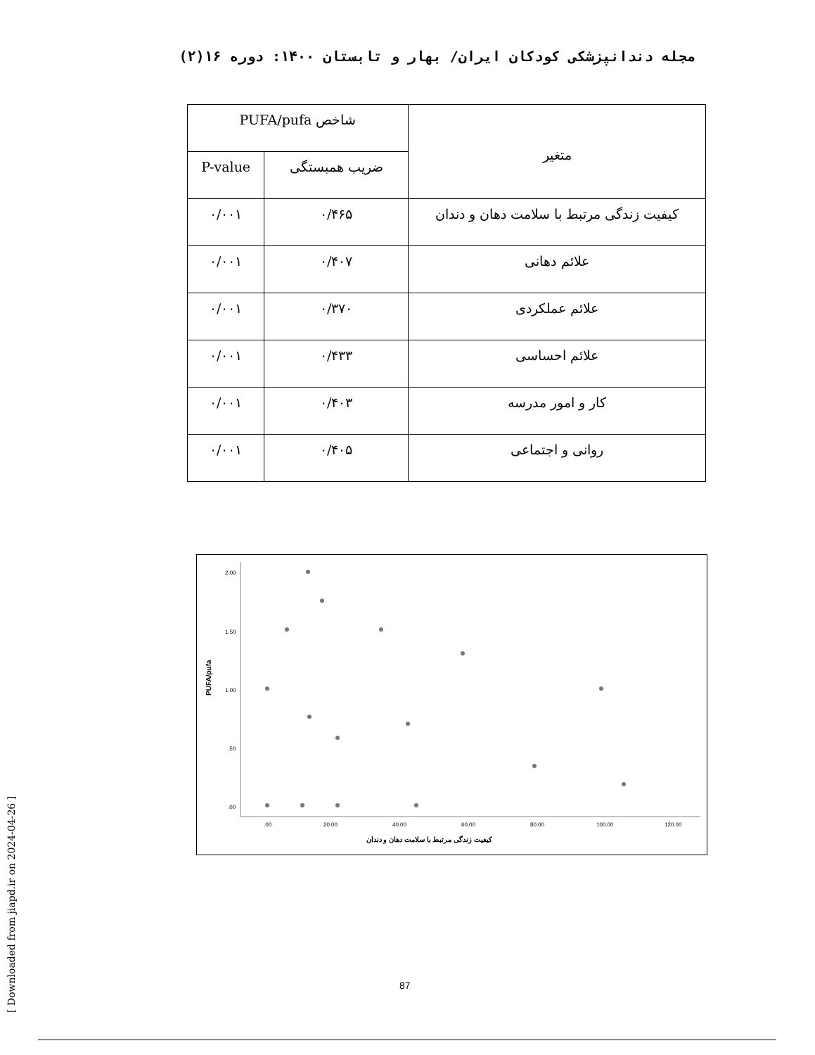مجله دندانپزشکی کودکان ایران/ بهار و تابستان ۱۴۰۰: دوره ۱۶(۲)
| متغیر | شاخص PUFA/pufa | |
| --- | --- | --- |
| | ضریب همبستگی | P-value |
| کیفیت زندگی مرتبط با سلامت دهان و دندان | ۰/۴۶۵ | ۰/۰۰۱ |
| علائم دهانی | ۰/۴۰۷ | ۰/۰۰۱ |
| علائم عملکردی | ۰/۳۷۰ | ۰/۰۰۱ |
| علائم احساسی | ۰/۴۳۳ | ۰/۰۰۱ |
| کار و امور مدرسه | ۰/۴۰۳ | ۰/۰۰۱ |
| روانی و اجتماعی | ۰/۴۰۵ | ۰/۰۰۱ |
2.00
1.50
1.00
.50
.00
.00
20.00
40.00
60.00
80.00
100.00
120.00
PUFA/pufa
کیفیت زندگی مرتبط با سلامت دهان و دندان
[ Downloaded from jiapd.ir on 2024-04-26 ]
87